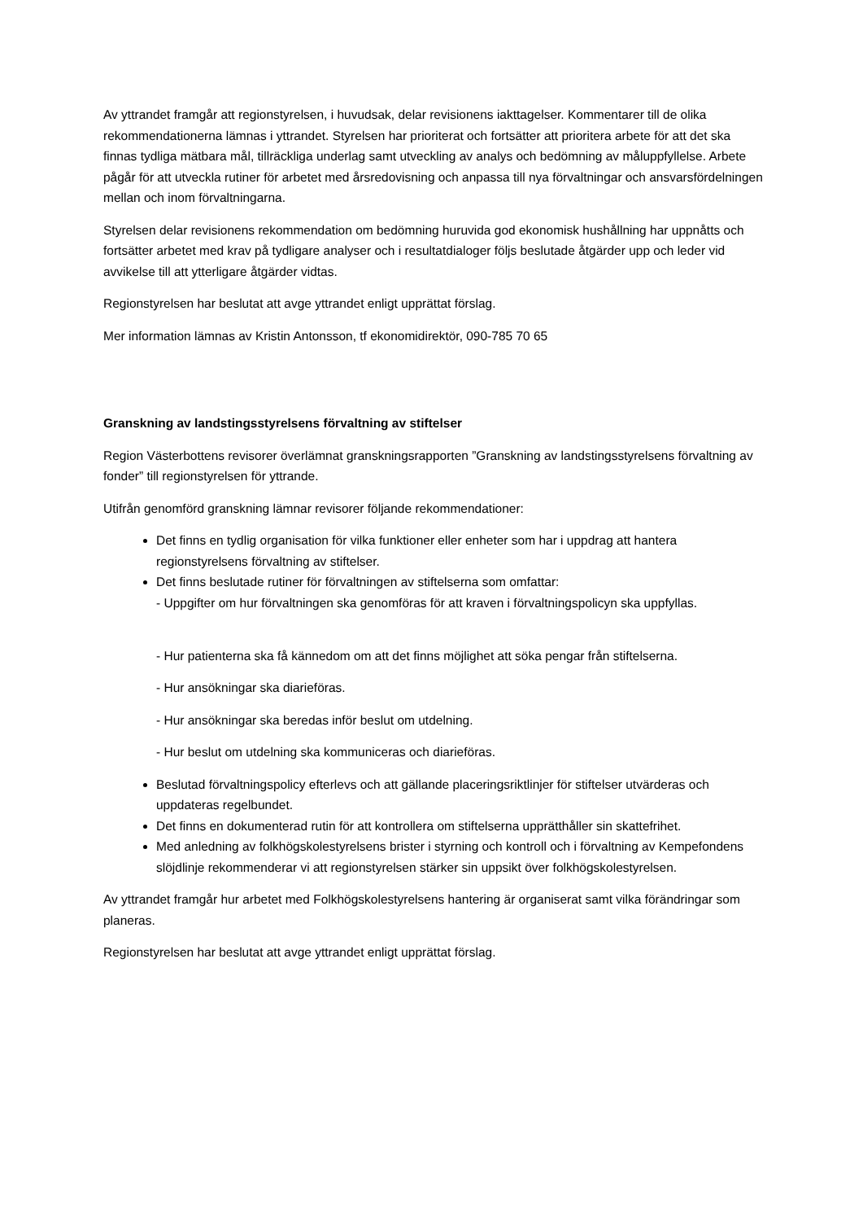Av yttrandet framgår att regionstyrelsen, i huvudsak, delar revisionens iakttagelser. Kommentarer till de olika rekommendationerna lämnas i yttrandet. Styrelsen har prioriterat och fortsätter att prioritera arbete för att det ska finnas tydliga mätbara mål, tillräckliga underlag samt utveckling av analys och bedömning av måluppfyllelse. Arbete pågår för att utveckla rutiner för arbetet med årsredovisning och anpassa till nya förvaltningar och ansvarsfördelningen mellan och inom förvaltningarna.
Styrelsen delar revisionens rekommendation om bedömning huruvida god ekonomisk hushållning har uppnåtts och fortsätter arbetet med krav på tydligare analyser och i resultatdialoger följs beslutade åtgärder upp och leder vid avvikelse till att ytterligare åtgärder vidtas.
Regionstyrelsen har beslutat att avge yttrandet enligt upprättat förslag.
Mer information lämnas av Kristin Antonsson, tf ekonomidirektör, 090-785 70 65
Granskning av landstingsstyrelsens förvaltning av stiftelser
Region Västerbottens revisorer överlämnat granskningsrapporten ”Granskning av landstingsstyrelsens förvaltning av fonder” till regionstyrelsen för yttrande.
Utifrån genomförd granskning lämnar revisorer följande rekommendationer:
Det finns en tydlig organisation för vilka funktioner eller enheter som har i uppdrag att hantera regionstyrelsens förvaltning av stiftelser.
Det finns beslutade rutiner för förvaltningen av stiftelserna som omfattar:
- Uppgifter om hur förvaltningen ska genomföras för att kraven i förvaltningspolicyn ska uppfyllas.
- Hur patienterna ska få kännedom om att det finns möjlighet att söka pengar från stiftelserna.
- Hur ansökningar ska diarieföras.
- Hur ansökningar ska beredas inför beslut om utdelning.
- Hur beslut om utdelning ska kommuniceras och diarieföras.
Beslutad förvaltningspolicy efterlevs och att gällande placeringsriktlinjer för stiftelser utvärderas och uppdateras regelbundet.
Det finns en dokumenterad rutin för att kontrollera om stiftelserna upprätthåller sin skattefrihet.
Med anledning av folkhögskolestyrelsens brister i styrning och kontroll och i förvaltning av Kempefondens slöjdlinje rekommenderar vi att regionstyrelsen stärker sin uppsikt över folkhögskolestyrelsen.
Av yttrandet framgår hur arbetet med Folkhögskolestyrelsens hantering är organiserat samt vilka förändringar som planeras.
Regionstyrelsen har beslutat att avge yttrandet enligt upprättat förslag.